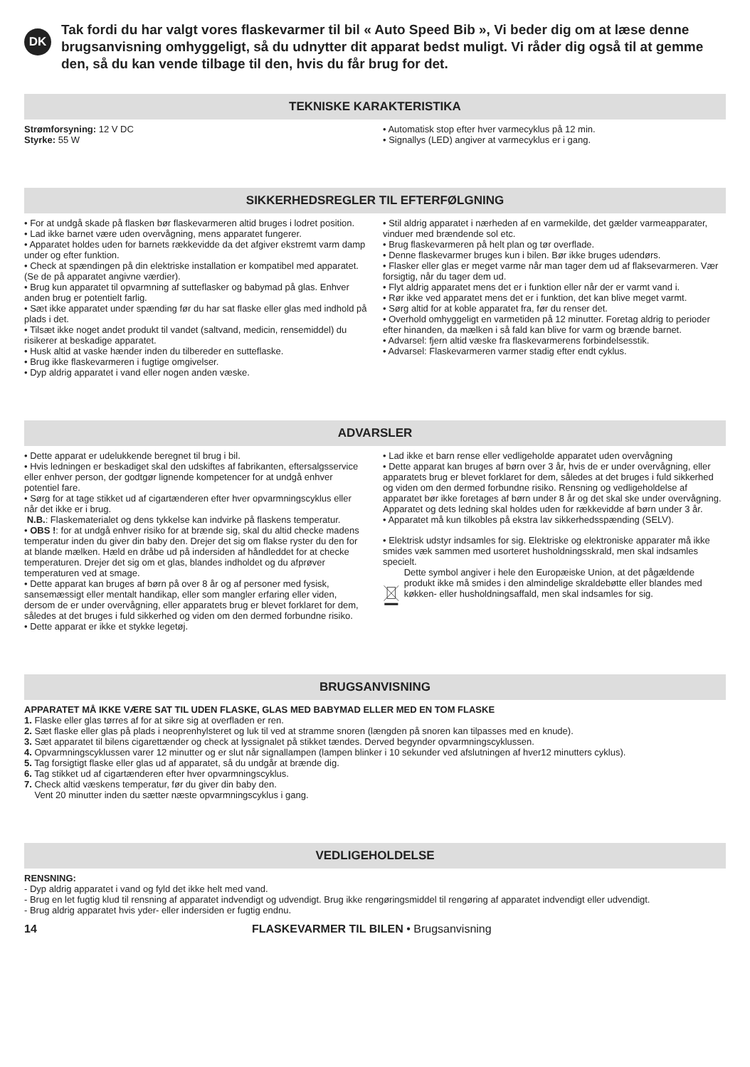DK
Tak fordi du har valgt vores flaskevarmer til bil « Auto Speed Bib », Vi beder dig om at læse denne brugsanvisning omhyggeligt, så du udnytter dit apparat bedst muligt. Vi råder dig også til at gemme den, så du kan vende tilbage til den, hvis du får brug for det.
TEKNISKE KARAKTERISTIKA
Strømforsyning: 12 V DC
Styrke: 55 W
• Automatisk stop efter hver varmecyklus på 12 min.
• Signallys (LED) angiver at varmecyklus er i gang.
SIKKERHEDSREGLER TIL EFTERFØLGNING
• For at undgå skade på flasken bør flaskevarmeren altid bruges i lodret position.
• Lad ikke barnet være uden overvågning, mens apparatet fungerer.
• Apparatet holdes uden for barnets rækkevidde da det afgiver ekstremt varm damp under og efter funktion.
• Check at spændingen på din elektriske installation er kompatibel med apparatet. (Se de på apparatet angivne værdier).
• Brug kun apparatet til opvarmning af sutteflasker og babymad på glas. Enhver anden brug er potentielt farlig.
• Sæt ikke apparatet under spænding før du har sat flaske eller glas med indhold på plads i det.
• Tilsæt ikke noget andet produkt til vandet (saltvand, medicin, rensemiddel) du risikerer at beskadige apparatet.
• Husk altid at vaske hænder inden du tilbereder en sutteflaske.
• Brug ikke flaskevarmeren i fugtige omgivelser.
• Dyp aldrig apparatet i vand eller nogen anden væske.
• Stil aldrig apparatet i nærheden af en varmekilde, det gælder varmeapparater, vinduer med brændende sol etc.
• Brug flaskevarmeren på helt plan og tør overflade.
• Denne flaskevarmer bruges kun i bilen. Bør ikke bruges udendørs.
• Flasker eller glas er meget varme når man tager dem ud af flaksevarmeren. Vær forsigtig, når du tager dem ud.
• Flyt aldrig apparatet mens det er i funktion eller når der er varmt vand i.
• Rør ikke ved apparatet mens det er i funktion, det kan blive meget varmt.
• Sørg altid for at koble apparatet fra, før du renser det.
• Overhold omhyggeligt en varmetiden på 12 minutter. Foretag aldrig to perioder efter hinanden, da mælken i så fald kan blive for varm og brænde barnet.
• Advarsel: fjern altid væske fra flaskevarmerens forbindelsesstik.
• Advarsel: Flaskevarmeren varmer stadig efter endt cyklus.
ADVARSLER
• Dette apparat er udelukkende beregnet til brug i bil.
• Hvis ledningen er beskadiget skal den udskiftes af fabrikanten, eftersalgsservice eller enhver person, der godtgør lignende kompetencer for at undgå enhver potentiel fare.
• Sørg for at tage stikket ud af cigartænderen efter hver opvarmningscyklus eller når det ikke er i brug.
N.B.: Flaskematerialet og dens tykkelse kan indvirke på flaskens temperatur.
• OBS !: for at undgå enhver risiko for at brænde sig, skal du altid checke madens temperatur inden du giver din baby den. Drejer det sig om flakse ryster du den for at blande mælken. Hæld en dråbe ud på indersiden af håndleddet for at checke temperaturen. Drejer det sig om et glas, blandes indholdet og du afprøver temperaturen ved at smage.
• Dette apparat kan bruges af børn på over 8 år og af personer med fysisk, sansemæssigt eller mentalt handikap, eller som mangler erfaring eller viden, dersom de er under overvågning, eller apparatets brug er blevet forklaret for dem, således at det bruges i fuld sikkerhed og viden om den dermed forbundne risiko.
• Dette apparat er ikke et stykke legetøj.
• Lad ikke et barn rense eller vedligeholde apparatet uden overvågning
• Dette apparat kan bruges af børn over 3 år, hvis de er under overvågning, eller apparatets brug er blevet forklaret for dem, således at det bruges i fuld sikkerhed og viden om den dermed forbundne risiko. Rensning og vedligeholdelse af apparatet bør ikke foretages af børn under 8 år og det skal ske under overvågning. Apparatet og dets ledning skal holdes uden for rækkevidde af børn under 3 år.
• Apparatet må kun tilkobles på ekstra lav sikkerhedsspænding (SELV).
• Elektrisk udstyr indsamles for sig. Elektriske og elektroniske apparater må ikke smides væk sammen med usorteret husholdningsskrald, men skal indsamles specielt.
Dette symbol angiver i hele den Europæiske Union, at det pågældende produkt ikke må smides i den almindelige skraldebøtte eller blandes med køkken- eller husholdningsaffald, men skal indsamles for sig.
BRUGSANVISNING
APPARATET MÅ IKKE VÆRE SAT TIL UDEN FLASKE, GLAS MED BABYMAD ELLER MED EN TOM FLASKE
1. Flaske eller glas tørres af for at sikre sig at overfladen er ren.
2. Sæt flaske eller glas på plads i neoprenhylsteret og luk til ved at stramme snoren (længden på snoren kan tilpasses med en knude).
3. Sæt apparatet til bilens cigarettænder og check at lyssignalet på stikket tændes. Derved begynder opvarmningscyklussen.
4. Opvarmningscyklussen varer 12 minutter og er slut når signallampen (lampen blinker i 10 sekunder ved afslutningen af hver12 minutters cyklus).
5. Tag forsigtigt flaske eller glas ud af apparatet, så du undgår at brænde dig.
6. Tag stikket ud af cigartænderen efter hver opvarmningscyklus.
7. Check altid væskens temperatur, før du giver din baby den.
Vent 20 minutter inden du sætter næste opvarmningscyklus i gang.
VEDLIGEHOLDELSE
RENSNING:
- Dyp aldrig apparatet i vand og fyld det ikke helt med vand.
- Brug en let fugtig klud til rensning af apparatet indvendigt og udvendigt. Brug ikke rengøringsmiddel til rengøring af apparatet indvendigt eller udvendigt.
- Brug aldrig apparatet hvis yder- eller indersiden er fugtig endnu.
14 FLASKEVARMER TIL BILEN • Brugsanvisning